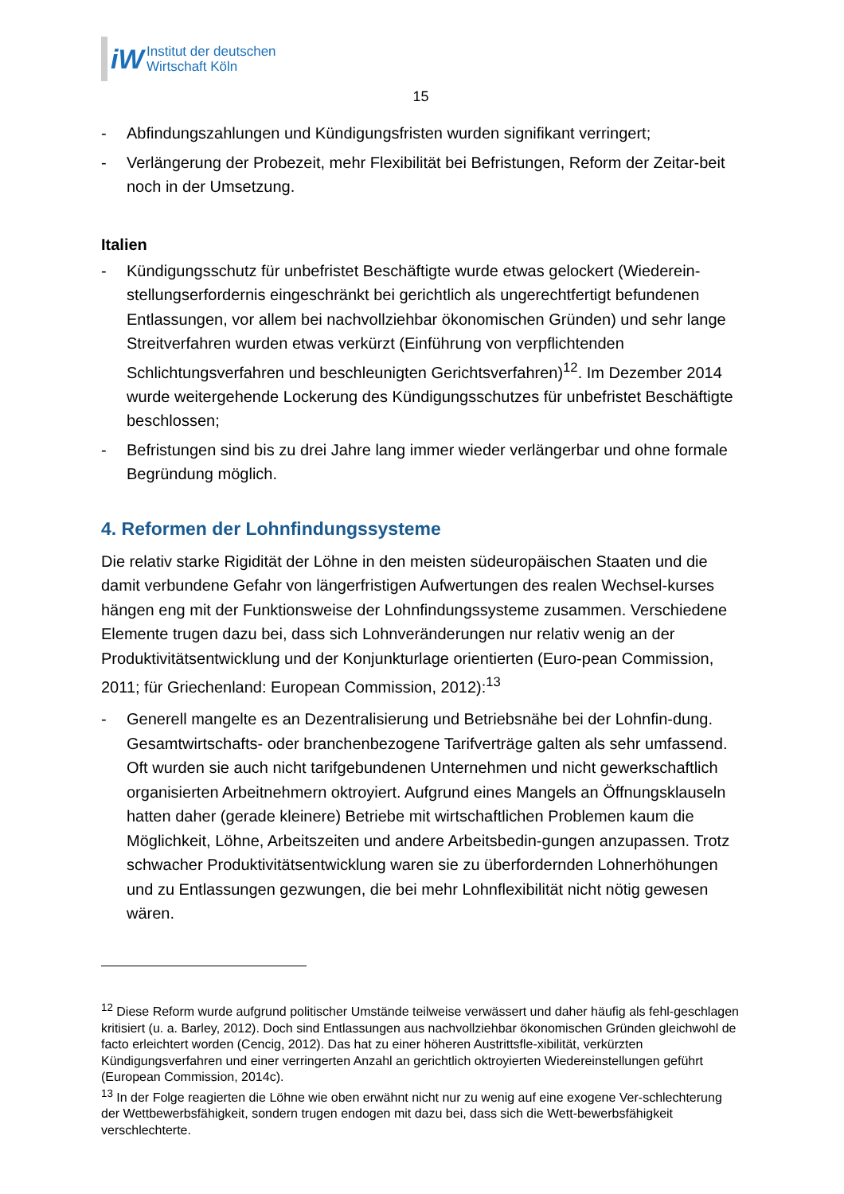iW
Institut der deutschen
Wirtschaft Köln
15
- Abfindungszahlungen und Kündigungsfristen wurden signifikant verringert;
- Verlängerung der Probezeit, mehr Flexibilität bei Befristungen, Reform der Zeitar-beit noch in der Umsetzung.
Italien
- Kündigungsschutz für unbefristet Beschäftigte wurde etwas gelockert (Wiederein-stellungserfordernis eingeschränkt bei gerichtlich als ungerechtfertigt befundenen Entlassungen, vor allem bei nachvollziehbar ökonomischen Gründen) und sehr lange Streitverfahren wurden etwas verkürzt (Einführung von verpflichtenden Schlichtungsverfahren und beschleunigten Gerichtsverfahren)<sup>12</sup>. Im Dezember 2014 wurde weitergehende Lockerung des Kündigungsschutzes für unbefristet Beschäftigte beschlossen;
- Befristungen sind bis zu drei Jahre lang immer wieder verlängerbar und ohne formale Begründung möglich.
4. Reformen der Lohnfindungssysteme
Die relativ starke Rigidität der Löhne in den meisten südeuropäischen Staaten und die damit verbundene Gefahr von längerfristigen Aufwertungen des realen Wechsel-kurses hängen eng mit der Funktionsweise der Lohnfindungssysteme zusammen. Verschiedene Elemente trugen dazu bei, dass sich Lohnveränderungen nur relativ wenig an der Produktivitätsentwicklung und der Konjunkturlage orientierten (Euro-pean Commission, 2011; für Griechenland: European Commission, 2012):<sup>13</sup>
- Generell mangelte es an Dezentralisierung und Betriebsnähe bei der Lohnfin-dung. Gesamtwirtschafts- oder branchenbezogene Tarifverträge galten als sehr umfassend. Oft wurden sie auch nicht tarifgebundenen Unternehmen und nicht gewerkschaftlich organisierten Arbeitnehmern oktroyiert. Aufgrund eines Mangels an Öffnungsklauseln hatten daher (gerade kleinere) Betriebe mit wirtschaftlichen Problemen kaum die Möglichkeit, Löhne, Arbeitszeiten und andere Arbeitsbedin-gungen anzupassen. Trotz schwacher Produktivitätsentwicklung waren sie zu überfordernden Lohnerhöhungen und zu Entlassungen gezwungen, die bei mehr Lohnflexibilität nicht nötig gewesen wären.
<sup>12</sup> Diese Reform wurde aufgrund politischer Umstände teilweise verwässert und daher häufig als fehl-geschlagen kritisiert (u. a. Barley, 2012). Doch sind Entlassungen aus nachvollziehbar ökonomischen Gründen gleichwohl de facto erleichtert worden (Cencig, 2012). Das hat zu einer höheren Austrittsfle-xibilität, verkürzten Kündigungsverfahren und einer verringerten Anzahl an gerichtlich oktroyierten Wiedereinstellungen geführt (European Commission, 2014c).
<sup>13</sup> In der Folge reagierten die Löhne wie oben erwähnt nicht nur zu wenig auf eine exogene Ver-schlechterung der Wettbewerbsfähigkeit, sondern trugen endogen mit dazu bei, dass sich die Wett-bewerbsfähigkeit verschlechterte.